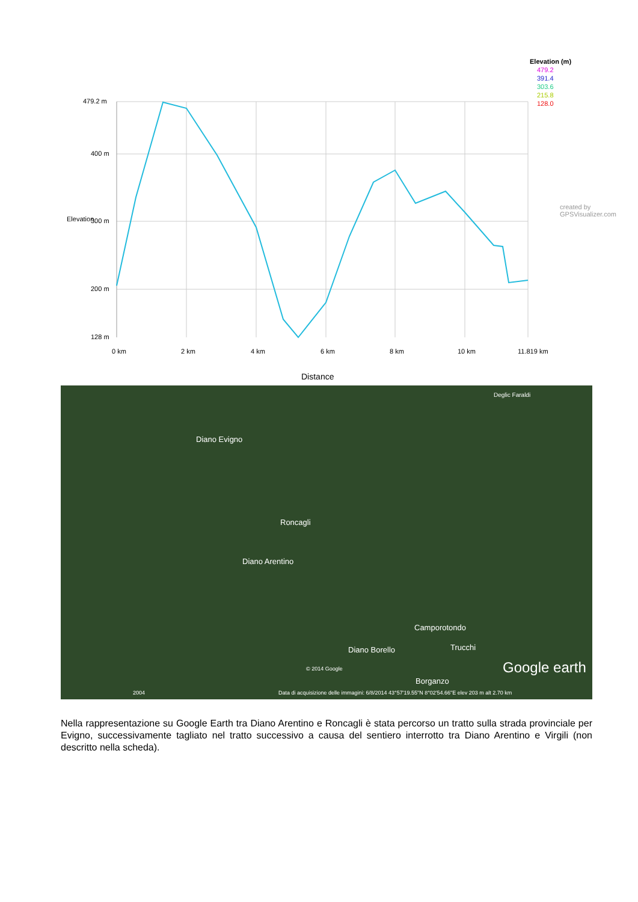Elevation (m)
479.2
391.4
303.6
215.8
128.0
479.2 m
400 m
300 m
200 m
128 m
Elevation
created by GPSVisualizer.com
0 km 2 km 4 km 6 km 8 km 10 km 11.819 km
Distance
Deglic Faraldi
Diano Evigno
Roncagli
Diano Arentino
Camporotondo
Trucchi Diano Borello
Borganzo
© 2014 Google Google earth
2004 Data di acquisizione delle immagini: 6/8/2014 43°57'19.55"N 8°02'54.66"E elev 203 m alt 2.70 km
Nella rappresentazione su Google Earth tra Diano Arentino e Roncagli è stata percorso un tratto sulla strada provinciale per Evigno, successivamente tagliato nel tratto successivo a causa del sentiero interrotto tra Diano Arentino e Virgili (non descritto nella scheda).